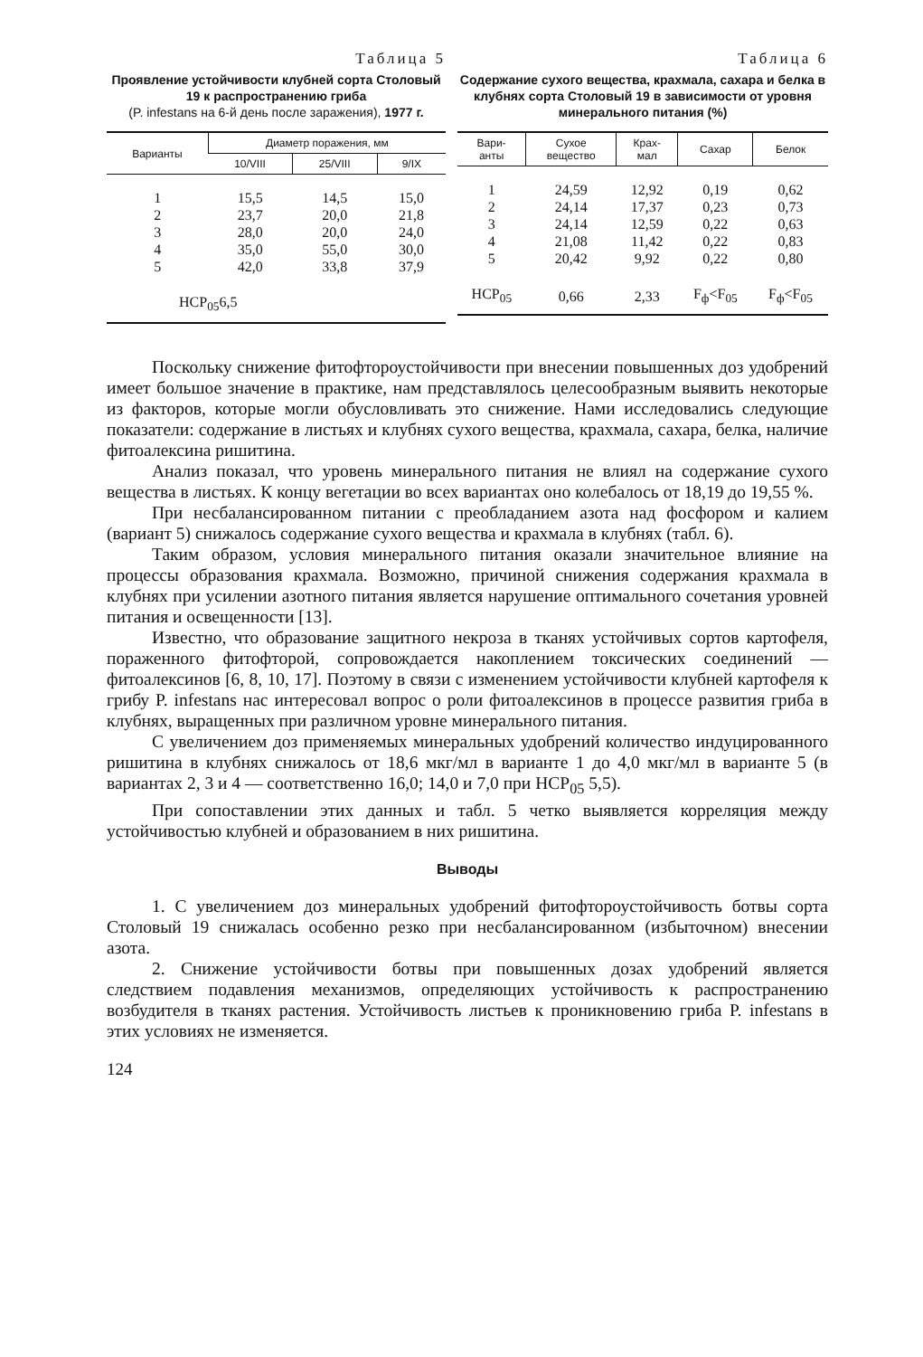Таблица 5
Проявление устойчивости клубней сорта Столовый 19 к распространению гриба
(P. infestans на 6-й день после заражения), 1977 г.
| Варианты | Диаметр поражения, мм | | |
| --- | --- | --- | --- |
| | 10/VIII | 25/VIII | 9/IX |
| 1 | 15,5 | 14,5 | 15,0 |
| 2 | 23,7 | 20,0 | 21,8 |
| 3 | 28,0 | 20,0 | 24,0 |
| 4 | 35,0 | 55,0 | 30,0 |
| 5 | 42,0 | 33,8 | 37,9 |
| НСР<sub>05</sub>6,5 | | | |
Таблица 6
Содержание сухого вещества, крахмала, сахара и белка в клубнях сорта Столовый 19 в зависимости от уровня минерального питания (%)
| Вари- анты | Сухое вещество | Крах- мал | Сахар | Белок |
| --- | --- | --- | --- | --- |
| 1 | 24,59 | 12,92 | 0,19 | 0,62 |
| 2 | 24,14 | 17,37 | 0,23 | 0,73 |
| 3 | 24,14 | 12,59 | 0,22 | 0,63 |
| 4 | 21,08 | 11,42 | 0,22 | 0,83 |
| 5 | 20,42 | 9,92 | 0,22 | 0,80 |
| НСР<sub>05</sub> | 0,66 | 2,33 | F<sub>ф</sub><F<sub>05</sub> | F<sub>ф</sub><F<sub>05</sub> |
Поскольку снижение фитофтороустойчивости при внесении повышенных доз удобрений имеет большое значение в практике, нам представлялось целесообразным выявить некоторые из факторов, которые могли обусловливать это снижение. Нами исследовались следующие показатели: содержание в листьях и клубнях сухого вещества, крахмала, сахара, белка, наличие фитоалексина ришитина.
Анализ показал, что уровень минерального питания не влиял на содержание сухого вещества в листьях. К концу вегетации во всех вариантах оно колебалось от 18,19 до 19,55 %.
При несбалансированном питании с преобладанием азота над фосфором и калием (вариант 5) снижалось содержание сухого вещества и крахмала в клубнях (табл. 6).
Таким образом, условия минерального питания оказали значительное влияние на процессы образования крахмала. Возможно, причиной снижения содержания крахмала в клубнях при усилении азотного питания является нарушение оптимального сочетания уровней питания и освещенности [13].
Известно, что образование защитного некроза в тканях устойчивых сортов картофеля, пораженного фитофторой, сопровождается накоплением токсических соединений — фитоалексинов [6, 8, 10, 17]. Поэтому в связи с изменением устойчивости клубней картофеля к грибу P. infestans нас интересовал вопрос о роли фитоалексинов в процессе развития гриба в клубнях, выращенных при различном уровне минерального питания.
С увеличением доз применяемых минеральных удобрений количество индуцированного ришитина в клубнях снижалось от 18,6 мкг/мл в варианте 1 до 4,0 мкг/мл в варианте 5 (в вариантах 2, 3 и 4 — соответственно 16,0; 14,0 и 7,0 при НСР<sub>05</sub> 5,5).
При сопоставлении этих данных и табл. 5 четко выявляется корреляция между устойчивостью клубней и образованием в них ришитина.
Выводы
1. С увеличением доз минеральных удобрений фитофтороустойчивость ботвы сорта Столовый 19 снижалась особенно резко при несбалансированном (избыточном) внесении азота.
2. Снижение устойчивости ботвы при повышенных дозах удобрений является следствием подавления механизмов, определяющих устойчивость к распространению возбудителя в тканях растения. Устойчивость листьев к проникновению гриба P. infestans в этих условиях не изменяется.
124